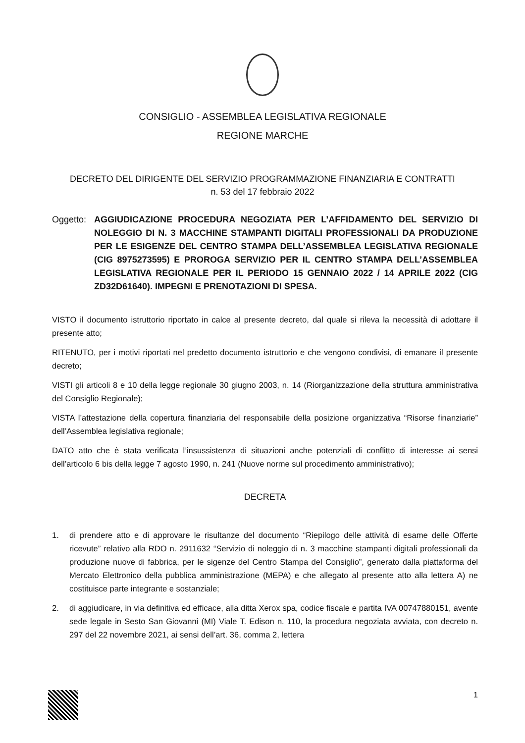CONSIGLIO - ASSEMBLEA LEGISLATIVA REGIONALE
REGIONE MARCHE
DECRETO DEL DIRIGENTE DEL SERVIZIO PROGRAMMAZIONE FINANZIARIA E CONTRATTI
n. 53 del 17 febbraio 2022
Oggetto: AGGIUDICAZIONE PROCEDURA NEGOZIATA PER L’AFFIDAMENTO DEL SERVIZIO DI NOLEGGIO DI N. 3 MACCHINE STAMPANTI DIGITALI PROFESSIONALI DA PRODUZIONE PER LE ESIGENZE DEL CENTRO STAMPA DELL’ASSEMBLEA LEGISLATIVA REGIONALE (CIG 8975273595) E PROROGA SERVIZIO PER IL CENTRO STAMPA DELL’ASSEMBLEA LEGISLATIVA REGIONALE PER IL PERIODO 15 GENNAIO 2022 / 14 APRILE 2022 (CIG ZD32D61640). IMPEGNI E PRENOTAZIONI DI SPESA.
VISTO il documento istruttorio riportato in calce al presente decreto, dal quale si rileva la necessità di adottare il presente atto;
RITENUTO, per i motivi riportati nel predetto documento istruttorio e che vengono condivisi, di emanare il presente decreto;
VISTI gli articoli 8 e 10 della legge regionale 30 giugno 2003, n. 14 (Riorganizzazione della struttura amministrativa del Consiglio Regionale);
VISTA l’attestazione della copertura finanziaria del responsabile della posizione organizzativa “Risorse finanziarie” dell’Assemblea legislativa regionale;
DATO atto che è stata verificata l’insussistenza di situazioni anche potenziali di conflitto di interesse ai sensi dell’articolo 6 bis della legge 7 agosto 1990, n. 241 (Nuove norme sul procedimento amministrativo);
DECRETA
1. di prendere atto e di approvare le risultanze del documento “Riepilogo delle attività di esame delle Offerte ricevute” relativo alla RDO n. 2911632 “Servizio di noleggio di n. 3 macchine stampanti digitali professionali da produzione nuove di fabbrica, per le sigenze del Centro Stampa del Consiglio”, generato dalla piattaforma del Mercato Elettronico della pubblica amministrazione (MEPA) e che allegato al presente atto alla lettera A) ne costituisce parte integrante e sostanziale;
2. di aggiudicare, in via definitiva ed efficace, alla ditta Xerox spa, codice fiscale e partita IVA 00747880151, avente sede legale in Sesto San Giovanni (MI) Viale T. Edison n. 110, la procedura negoziata avviata, con decreto n. 297 del 22 novembre 2021, ai sensi dell’art. 36, comma 2, lettera
1